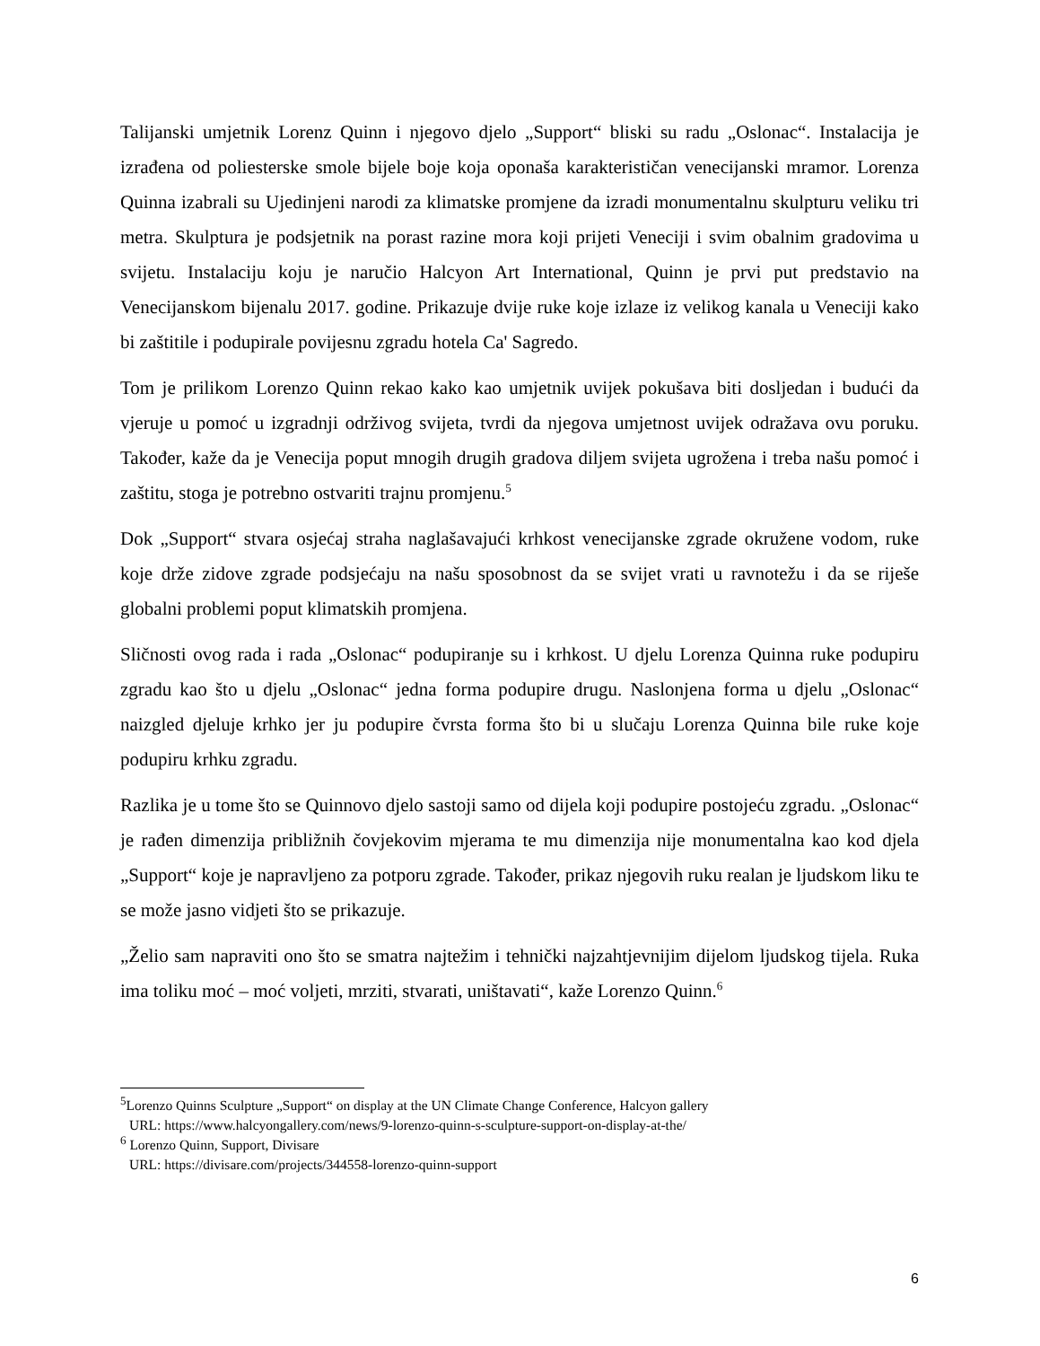Talijanski umjetnik Lorenz Quinn i njegovo djelo „Support“ bliski su radu „Oslonac“. Instalacija je izrađena od poliesterske smole bijele boje koja oponaša karakterističan venecijanski mramor. Lorenza Quinna izabrali su Ujedinjeni narodi za klimatske promjene da izradi monumentalnu skulpturu veliku tri metra. Skulptura je podsjetnik na porast razine mora koji prijeti Veneciji i svim obalnim gradovima u svijetu. Instalaciju koju je naručio Halcyon Art International, Quinn je prvi put predstavio na Venecijanskom bijenalu 2017. godine. Prikazuje dvije ruke koje izlaze iz velikog kanala u Veneciji kako bi zaštitile i podupirale povijesnu zgradu hotela Ca' Sagredo.
Tom je prilikom Lorenzo Quinn rekao kako kao umjetnik uvijek pokušava biti dosljedan i budući da vjeruje u pomoć u izgradnji održivog svijeta, tvrdi da njegova umjetnost uvijek odražava ovu poruku. Također, kaže da je Venecija poput mnogih drugih gradova diljem svijeta ugrožena i treba našu pomoć i zaštitu, stoga je potrebno ostvariti trajnu promjenu.<sup>5</sup>
Dok „Support“ stvara osjećaj straha naglašavajući krhkost venecijanske zgrade okružene vodom, ruke koje drže zidove zgrade podsjećaju na našu sposobnost da se svijet vrati u ravnotežu i da se riješe globalni problemi poput klimatskih promjena.
Sličnosti ovog rada i rada „Oslonac“ podupiranje su i krhkost. U djelu Lorenza Quinna ruke podupiru zgradu kao što u djelu „Oslonac“ jedna forma podupire drugu. Naslonjena forma u djelu „Oslonac“ naizgled djeluje krhko jer ju podupire čvrsta forma što bi u slučaju Lorenza Quinna bile ruke koje podupiru krhku zgradu.
Razlika je u tome što se Quinnovo djelo sastoji samo od dijela koji podupire postojeću zgradu. „Oslonac“ je rađen dimenzija približnih čovjekovim mjerama te mu dimenzija nije monumentalna kao kod djela „Support“ koje je napravljeno za potporu zgrade. Također, prikaz njegovih ruku realan je ljudskom liku te se može jasno vidjeti što se prikazuje.
„Želio sam napraviti ono što se smatra najtežim i tehnički najzahtjevnijim dijelom ljudskog tijela. Ruka ima toliku moć – moć voljeti, mrziti, stvarati, uništavati“, kaže Lorenzo Quinn.<sup>6</sup>
<sup>5</sup> Lorenzo Quinns Sculpture „Support“ on display at the UN Climate Change Conference, Halcyon gallery
URL: https://www.halcyongallery.com/news/9-lorenzo-quinn-s-sculpture-support-on-display-at-the/
<sup>6</sup> Lorenzo Quinn, Support, Divisare
URL: https://divisare.com/projects/344558-lorenzo-quinn-support
6